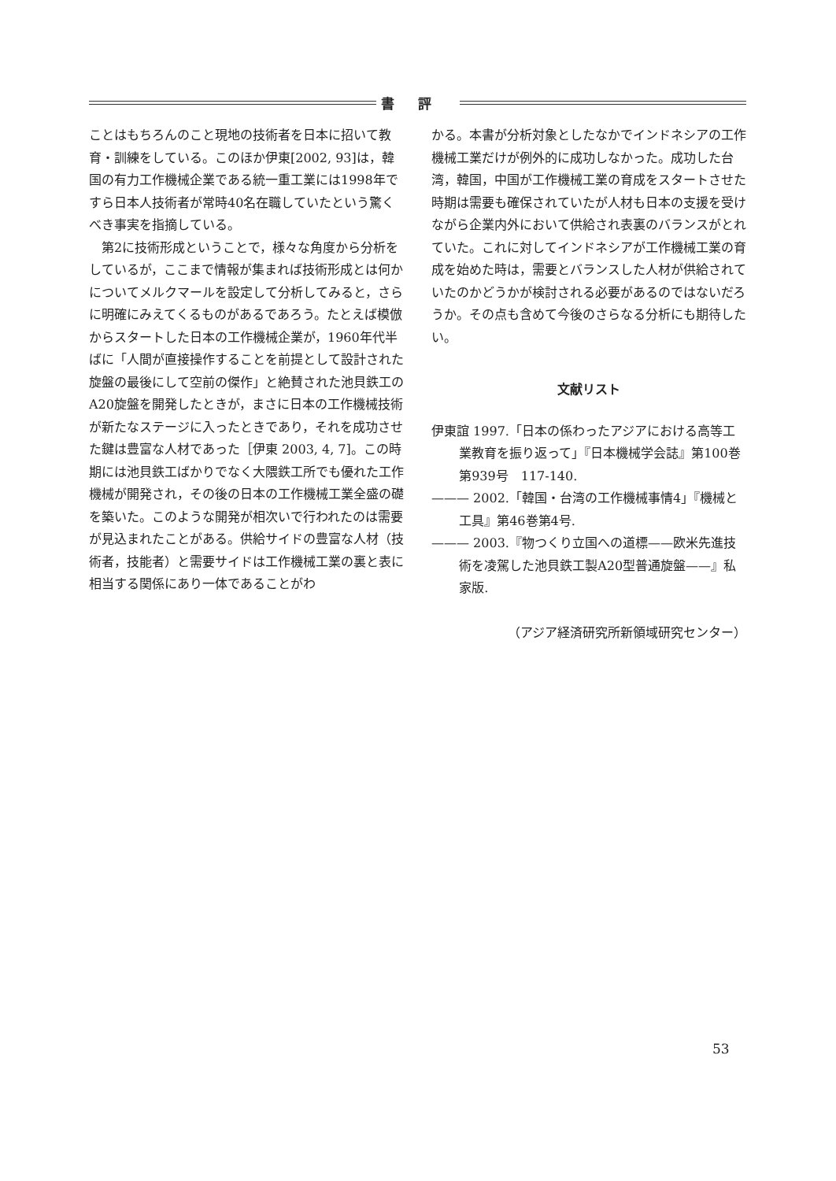書評
ことはもちろんのこと現地の技術者を日本に招いて教育・訓練をしている。このほか伊東[2002, 93]は，韓国の有力工作機械企業である統一重工業には1998年ですら日本人技術者が常時40名在職していたという驚くべき事実を指摘している。
第2に技術形成ということで，様々な角度から分析をしているが，ここまで情報が集まれば技術形成とは何かについてメルクマールを設定して分析してみると，さらに明確にみえてくるものがあるであろう。たとえば模倣からスタートした日本の工作機械企業が，1960年代半ばに「人間が直接操作することを前提として設計された旋盤の最後にして空前の傑作」と絶賛された池貝鉄工のA20旋盤を開発したときが，まさに日本の工作機械技術が新たなステージに入ったときであり，それを成功させた鍵は豊富な人材であった［伊東 2003, 4, 7]。この時期には池貝鉄工ばかりでなく大隈鉄工所でも優れた工作機械が開発され，その後の日本の工作機械工業全盛の礎を築いた。このような開発が相次いで行われたのは需要が見込まれたことがある。供給サイドの豊富な人材（技術者，技能者）と需要サイドは工作機械工業の裏と表に相当する関係にあり一体であることがわ
かる。本書が分析対象としたなかでインドネシアの工作機械工業だけが例外的に成功しなかった。成功した台湾，韓国，中国が工作機械工業の育成をスタートさせた時期は需要も確保されていたが人材も日本の支援を受けながら企業内外において供給され表裏のバランスがとれていた。これに対してインドネシアが工作機械工業の育成を始めた時は，需要とバランスした人材が供給されていたのかどうかが検討される必要があるのではないだろうか。その点も含めて今後のさらなる分析にも期待したい。
文献リスト
伊東誼 1997.「日本の係わったアジアにおける高等工業教育を振り返って」『日本機械学会誌』第100巻第939号　117-140.
——— 2002.「韓国・台湾の工作機械事情4」『機械と工具』第46巻第4号.
——— 2003.『物つくり立国への道標——欧米先進技術を凌駕した池貝鉄工製A20型普通旋盤——』私家版.
（アジア経済研究所新領域研究センター）
53